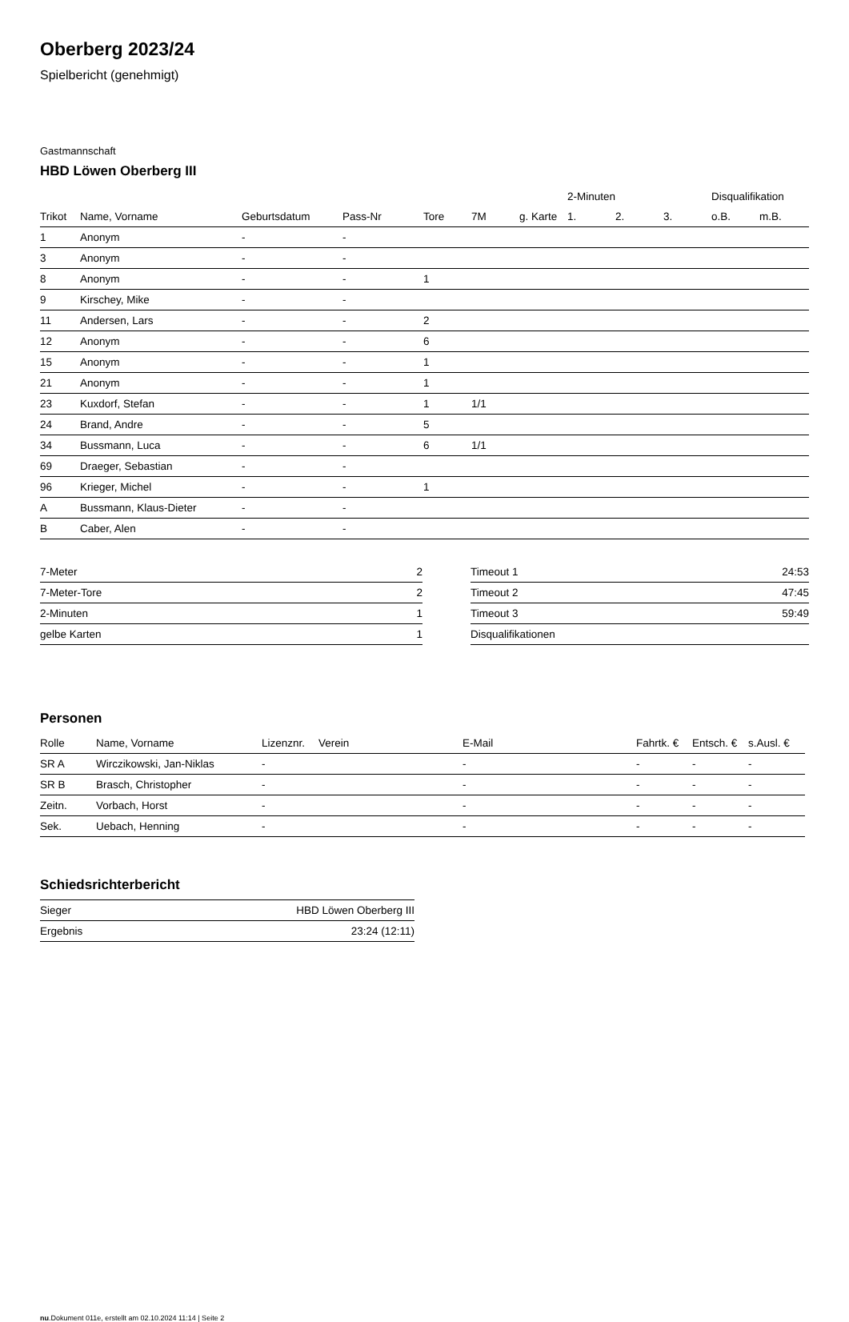Oberberg 2023/24
Spielbericht (genehmigt)
Gastmannschaft
HBD Löwen Oberberg III
| | | | | | | | 2-Minuten | | | Disqualifikation | |
| --- | --- | --- | --- | --- | --- | --- | --- | --- | --- | --- | --- |
| Trikot | Name, Vorname | Geburtsdatum | Pass-Nr | Tore | 7M | g. Karte | 1. | 2. | 3. | o.B. | m.B. |
| 1 | Anonym | - | - | | | | | | | | |
| 3 | Anonym | - | - | | | | | | | | |
| 8 | Anonym | - | - | 1 | | | | | | | |
| 9 | Kirschey, Mike | - | - | | | | | | | | |
| 11 | Andersen, Lars | - | - | 2 | | | | | | | |
| 12 | Anonym | - | - | 6 | | | | | | | |
| 15 | Anonym | - | - | 1 | | | | | | | |
| 21 | Anonym | - | - | 1 | | | | | | | |
| 23 | Kuxdorf, Stefan | - | - | 1 | 1/1 | | | | | | |
| 24 | Brand, Andre | - | - | 5 | | | | | | | |
| 34 | Bussmann, Luca | - | - | 6 | 1/1 | | | | | | |
| 69 | Draeger, Sebastian | - | - | | | | | | | | |
| 96 | Krieger, Michel | - | - | 1 | | | | | | | |
| A | Bussmann, Klaus-Dieter | - | - | | | | | | | | |
| B | Caber, Alen | - | - | | | | | | | | |
| 7-Meter | 2 |
| 7-Meter-Tore | 2 |
| 2-Minuten | 1 |
| gelbe Karten | 1 |
| Timeout 1 | 24:53 |
| Timeout 2 | 47:45 |
| Timeout 3 | 59:49 |
| Disqualifikationen | |
Personen
| Rolle | Name, Vorname | Lizenznr. | Verein | E-Mail | Fahrtk. € | Entsch. € | s.Ausl. € |
| --- | --- | --- | --- | --- | --- | --- | --- |
| SR A | Wirczikowski, Jan-Niklas | - | | - | - | - | - |
| SR B | Brasch, Christopher | - | | - | - | - | - |
| Zeitn. | Vorbach, Horst | - | | - | - | - | - |
| Sek. | Uebach, Henning | - | | - | - | - | - |
Schiedsrichterbericht
| Sieger | HBD Löwen Oberberg III |
| Ergebnis | 23:24 (12:11) |
nu.Dokument 011e, erstellt am 02.10.2024 11:14 | Seite 2